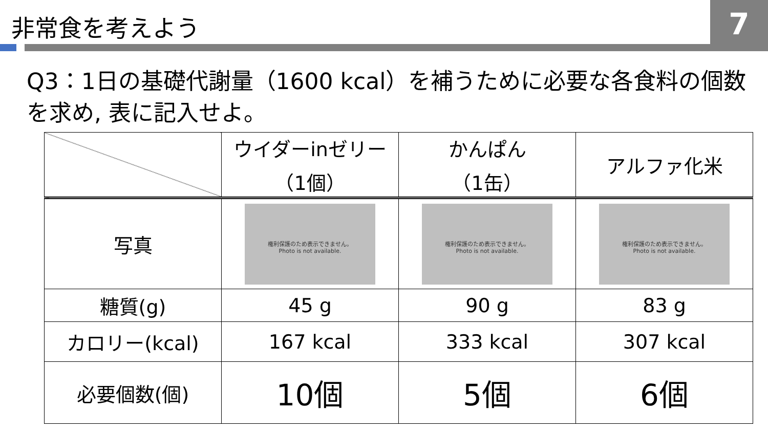7
非常食を考えよう
Q3：1日の基礎代謝量（1600 kcal）を補うために必要な各食料の個数を求め, 表に記入せよ。
| | ウイダーinゼリー （1個） | かんぱん （1缶） | アルファ化米 |
| 写真 | 権利保護のため表示できません。 Photo is not available. | 権利保護のため表示できません。 Photo is not available. | 権利保護のため表示できません。 Photo is not available. |
| 糖質(g) | 45 g | 90 g | 83 g |
| カロリー(kcal) | 167 kcal | 333 kcal | 307 kcal |
| 必要個数(個) | 10個 | 5個 | 6個 |